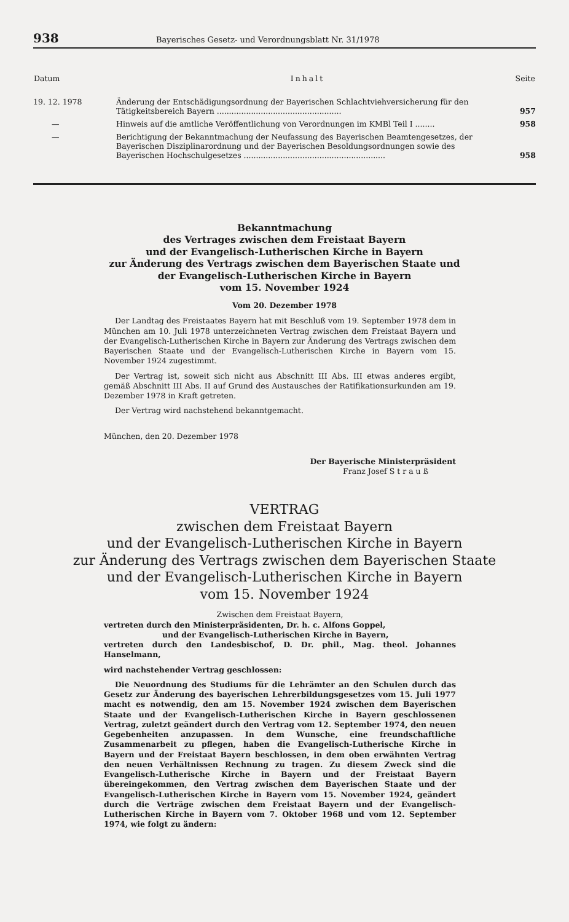938 Bayerisches Gesetz- und Verordnungsblatt Nr. 31/1978
| Datum | Inhalt | Seite |
| --- | --- | --- |
| 19. 12. 1978 | Änderung der Entschädigungsordnung der Bayerischen Schlachtviehversicherung für den Tätigkeitsbereich Bayern ................................................... | 957 |
| — | Hinweis auf die amtliche Veröffentlichung von Verordnungen im KMBl Teil I ........ | 958 |
| — | Berichtigung der Bekanntmachung der Neufassung des Bayerischen Beamtengesetzes, der Bayerischen Disziplinarordnung und der Bayerischen Besoldungsordnungen sowie des Bayerischen Hochschulgesetzes .......................................................... | 958 |
Bekanntmachung
des Vertrages zwischen dem Freistaat Bayern
und der Evangelisch-Lutherischen Kirche in Bayern
zur Änderung des Vertrags zwischen dem Bayerischen Staate und
der Evangelisch-Lutherischen Kirche in Bayern
vom 15. November 1924
Vom 20. Dezember 1978
Der Landtag des Freistaates Bayern hat mit Beschluß vom 19. September 1978 dem in München am 10. Juli 1978 unterzeichneten Vertrag zwischen dem Freistaat Bayern und der Evangelisch-Lutherischen Kirche in Bayern zur Änderung des Vertrags zwischen dem Bayerischen Staate und der Evangelisch-Lutherischen Kirche in Bayern vom 15. November 1924 zugestimmt.
Der Vertrag ist, soweit sich nicht aus Abschnitt III Abs. III etwas anderes ergibt, gemäß Abschnitt III Abs. II auf Grund des Austausches der Ratifikationsurkunden am 19. Dezember 1978 in Kraft getreten.
Der Vertrag wird nachstehend bekanntgemacht.
München, den 20. Dezember 1978
Der Bayerische Ministerpräsident
Franz Josef S t r a u ß
VERTRAG
zwischen dem Freistaat Bayern
und der Evangelisch-Lutherischen Kirche in Bayern
zur Änderung des Vertrags zwischen dem Bayerischen Staate
und der Evangelisch-Lutherischen Kirche in Bayern
vom 15. November 1924
Zwischen dem Freistaat Bayern,
vertreten durch den Ministerpräsidenten, Dr. h. c. Alfons Goppel,
und der Evangelisch-Lutherischen Kirche in Bayern,
vertreten durch den Landesbischof, D. Dr. phil., Mag. theol. Johannes Hanselmann,
wird nachstehender Vertrag geschlossen:
Die Neuordnung des Studiums für die Lehrämter an den Schulen durch das Gesetz zur Änderung des bayerischen Lehrerbildungsgesetzes vom 15. Juli 1977 macht es notwendig, den am 15. November 1924 zwischen dem Bayerischen Staate und der Evangelisch-Lutherischen Kirche in Bayern geschlossenen Vertrag, zuletzt geändert durch den Vertrag vom 12. September 1974, den neuen Gegebenheiten anzupassen. In dem Wunsche, eine freundschaftliche Zusammenarbeit zu pflegen, haben die Evangelisch-Lutherische Kirche in Bayern und der Freistaat Bayern beschlossen, in dem oben erwähnten Vertrag den neuen Verhältnissen Rechnung zu tragen. Zu diesem Zweck sind die Evangelisch-Lutherische Kirche in Bayern und der Freistaat Bayern übereingekommen, den Vertrag zwischen dem Bayerischen Staate und der Evangelisch-Lutherischen Kirche in Bayern vom 15. November 1924, geändert durch die Verträge zwischen dem Freistaat Bayern und der Evangelisch-Lutherischen Kirche in Bayern vom 7. Oktober 1968 und vom 12. September 1974, wie folgt zu ändern: